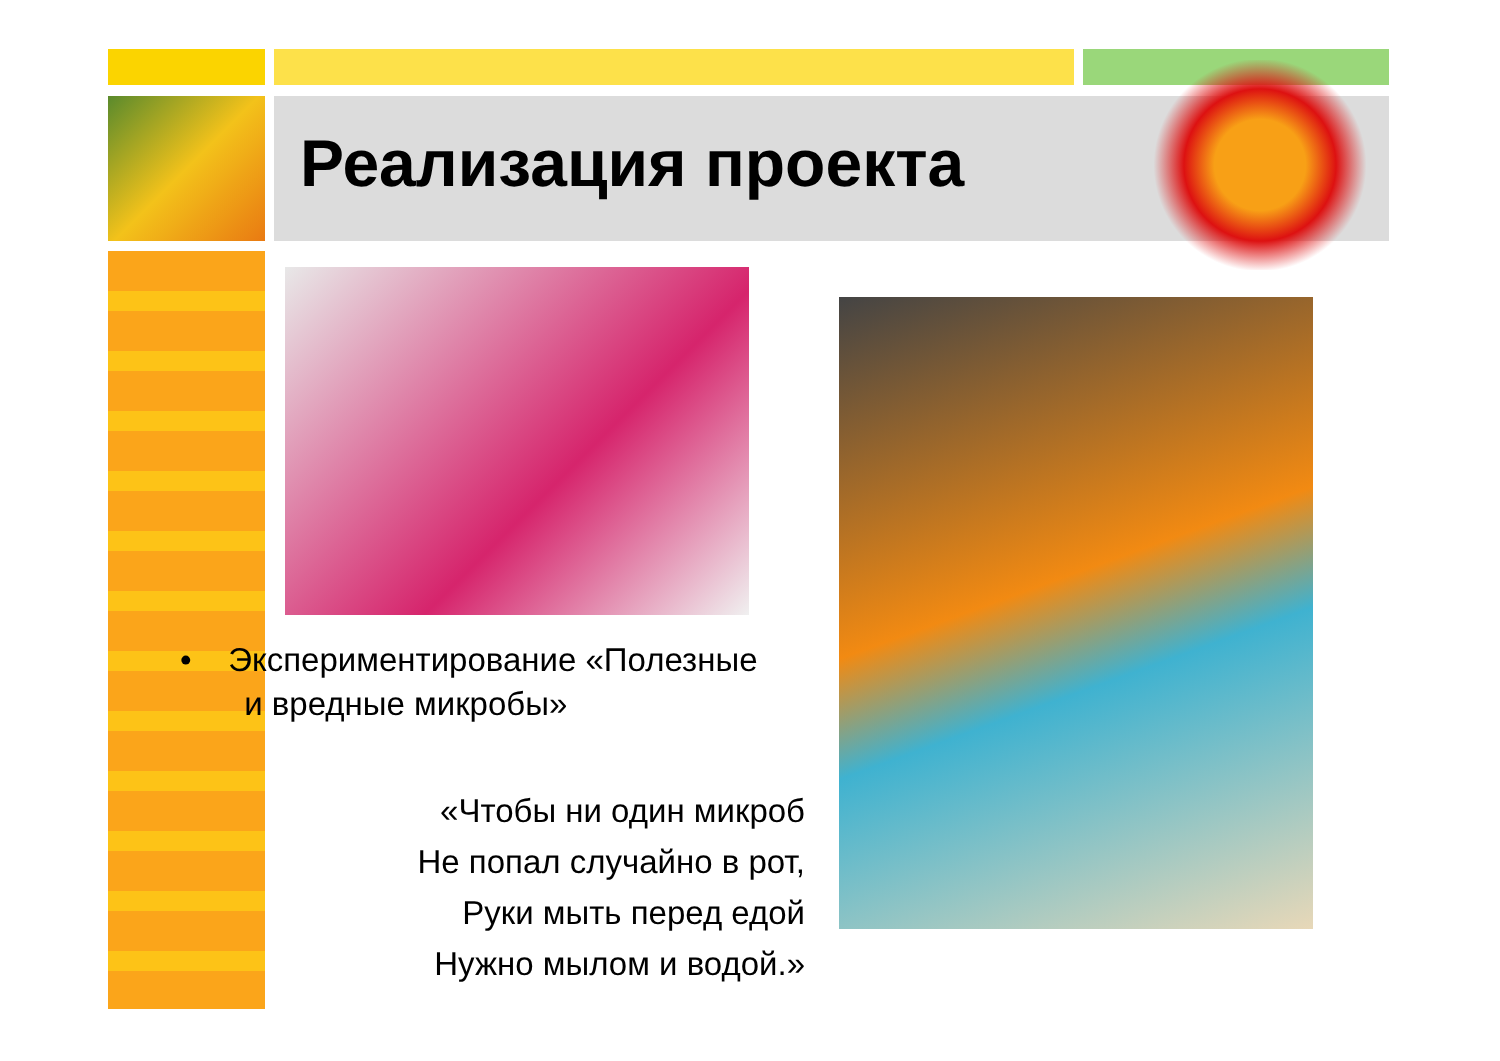Реализация проекта
• Экспериментирование «Полезные
и вредные микробы»
«Чтобы ни один микроб
Не попал случайно в рот,
Руки мыть перед едой
Нужно мылом и водой.»